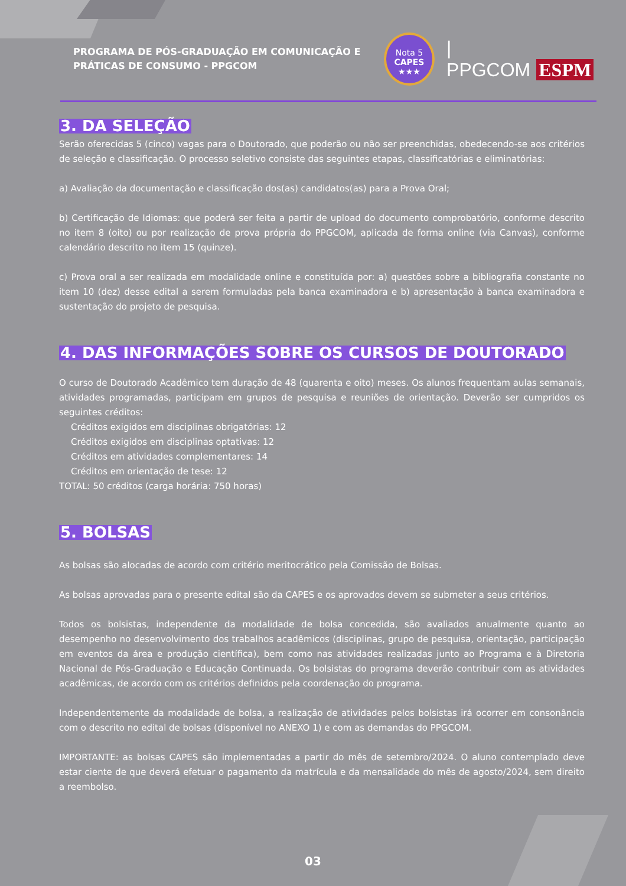PROGRAMA DE PÓS-GRADUAÇÃO EM COMUNICAÇÃO E PRÁTICAS DE CONSUMO - PPGCOM
Nota 5
CAPES
★★★
| PPGCOM ESPM
3. DA SELEÇÃO
Serão oferecidas 5 (cinco) vagas para o Doutorado, que poderão ou não ser preenchidas, obedecendo-se aos critérios de seleção e classificação. O processo seletivo consiste das seguintes etapas, classificatórias e eliminatórias:
a) Avaliação da documentação e classificação dos(as) candidatos(as) para a Prova Oral;
b) Certificação de Idiomas: que poderá ser feita a partir de upload do documento comprobatório, conforme descrito no item 8 (oito) ou por realização de prova própria do PPGCOM, aplicada de forma online (via Canvas), conforme calendário descrito no item 15 (quinze).
c) Prova oral a ser realizada em modalidade online e constituída por: a) questões sobre a bibliografia constante no item 10 (dez) desse edital a serem formuladas pela banca examinadora e b) apresentação à banca examinadora e sustentação do projeto de pesquisa.
4. DAS INFORMAÇÕES SOBRE OS CURSOS DE DOUTORADO
O curso de Doutorado Acadêmico tem duração de 48 (quarenta e oito) meses. Os alunos frequentam aulas semanais, atividades programadas, participam em grupos de pesquisa e reuniões de orientação. Deverão ser cumpridos os seguintes créditos:
Créditos exigidos em disciplinas obrigatórias: 12
Créditos exigidos em disciplinas optativas: 12
Créditos em atividades complementares: 14
Créditos em orientação de tese: 12
TOTAL: 50 créditos (carga horária: 750 horas)
5. BOLSAS
As bolsas são alocadas de acordo com critério meritocrático pela Comissão de Bolsas.
As bolsas aprovadas para o presente edital são da CAPES e os aprovados devem se submeter a seus critérios.
Todos os bolsistas, independente da modalidade de bolsa concedida, são avaliados anualmente quanto ao desempenho no desenvolvimento dos trabalhos acadêmicos (disciplinas, grupo de pesquisa, orientação, participação em eventos da área e produção científica), bem como nas atividades realizadas junto ao Programa e à Diretoria Nacional de Pós-Graduação e Educação Continuada. Os bolsistas do programa deverão contribuir com as atividades acadêmicas, de acordo com os critérios definidos pela coordenação do programa.
Independentemente da modalidade de bolsa, a realização de atividades pelos bolsistas irá ocorrer em consonância com o descrito no edital de bolsas (disponível no ANEXO 1) e com as demandas do PPGCOM.
IMPORTANTE: as bolsas CAPES são implementadas a partir do mês de setembro/2024. O aluno contemplado deve estar ciente de que deverá efetuar o pagamento da matrícula e da mensalidade do mês de agosto/2024, sem direito a reembolso.
03